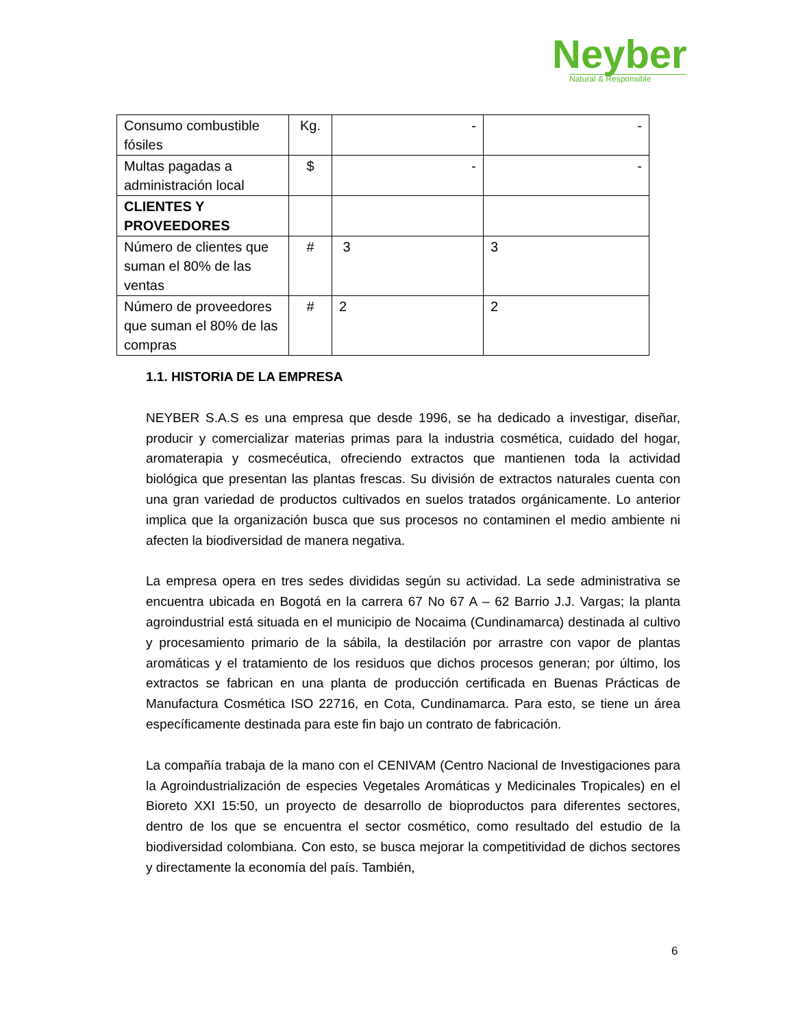Neyber
Natural & Responsible
| Consumo combustible fósiles | Kg. | - | - |
| Multas pagadas a administración local | $ | - | - |
| CLIENTES Y PROVEEDORES | | | |
| Número de clientes que suman el 80% de las ventas | # | 3 | 3 |
| Número de proveedores que suman el 80% de las compras | # | 2 | 2 |
1.1. HISTORIA DE LA EMPRESA
NEYBER S.A.S es una empresa que desde 1996, se ha dedicado a investigar, diseñar, producir y comercializar materias primas para la industria cosmética, cuidado del hogar, aromaterapia y cosmecéutica, ofreciendo extractos que mantienen toda la actividad biológica que presentan las plantas frescas. Su división de extractos naturales cuenta con una gran variedad de productos cultivados en suelos tratados orgánicamente. Lo anterior implica que la organización busca que sus procesos no contaminen el medio ambiente ni afecten la biodiversidad de manera negativa.
La empresa opera en tres sedes divididas según su actividad. La sede administrativa se encuentra ubicada en Bogotá en la carrera 67 No 67 A – 62 Barrio J.J. Vargas; la planta agroindustrial está situada en el municipio de Nocaima (Cundinamarca) destinada al cultivo y procesamiento primario de la sábila, la destilación por arrastre con vapor de plantas aromáticas y el tratamiento de los residuos que dichos procesos generan; por último, los extractos se fabrican en una planta de producción certificada en Buenas Prácticas de Manufactura Cosmética ISO 22716, en Cota, Cundinamarca. Para esto, se tiene un área específicamente destinada para este fin bajo un contrato de fabricación.
La compañía trabaja de la mano con el CENIVAM (Centro Nacional de Investigaciones para la Agroindustrialización de especies Vegetales Aromáticas y Medicinales Tropicales) en el Bioreto XXI 15:50, un proyecto de desarrollo de bioproductos para diferentes sectores, dentro de los que se encuentra el sector cosmético, como resultado del estudio de la biodiversidad colombiana. Con esto, se busca mejorar la competitividad de dichos sectores y directamente la economía del país. También,
6